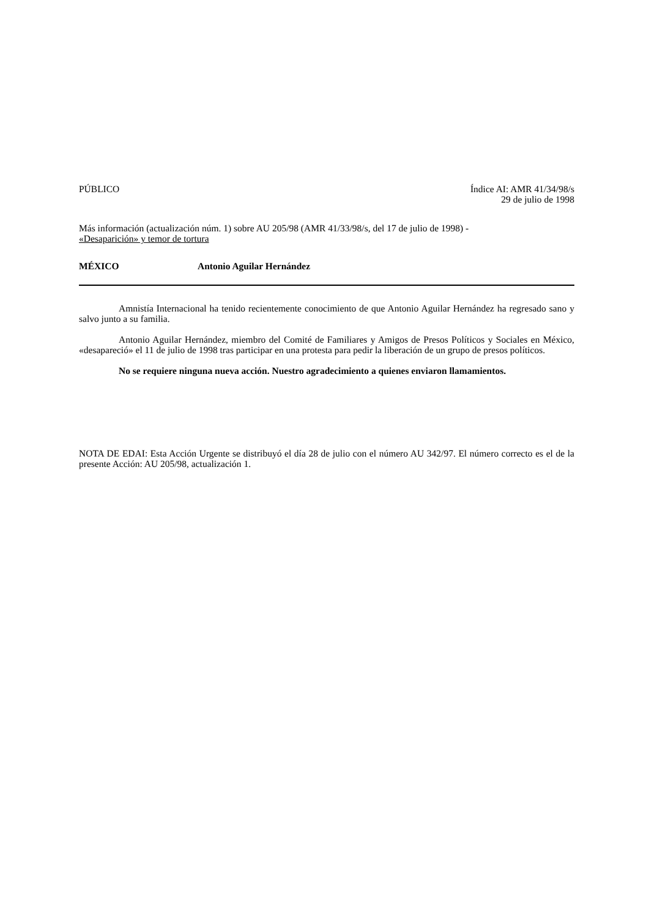PÚBLICO Índice AI: AMR 41/34/98/s
29 de julio de 1998
Más información (actualización núm. 1) sobre AU 205/98 (AMR 41/33/98/s, del 17 de julio de 1998) -
«Desaparición» y temor de tortura
MÉXICO Antonio Aguilar Hernández
Amnistía Internacional ha tenido recientemente conocimiento de que Antonio Aguilar Hernández ha regresado sano y salvo junto a su familia.
Antonio Aguilar Hernández, miembro del Comité de Familiares y Amigos de Presos Políticos y Sociales en México, «desapareció» el 11 de julio de 1998 tras participar en una protesta para pedir la liberación de un grupo de presos políticos.
No se requiere ninguna nueva acción. Nuestro agradecimiento a quienes enviaron llamamientos.
NOTA DE EDAI: Esta Acción Urgente se distribuyó el día 28 de julio con el número AU 342/97. El número correcto es el de la presente Acción: AU 205/98, actualización 1.